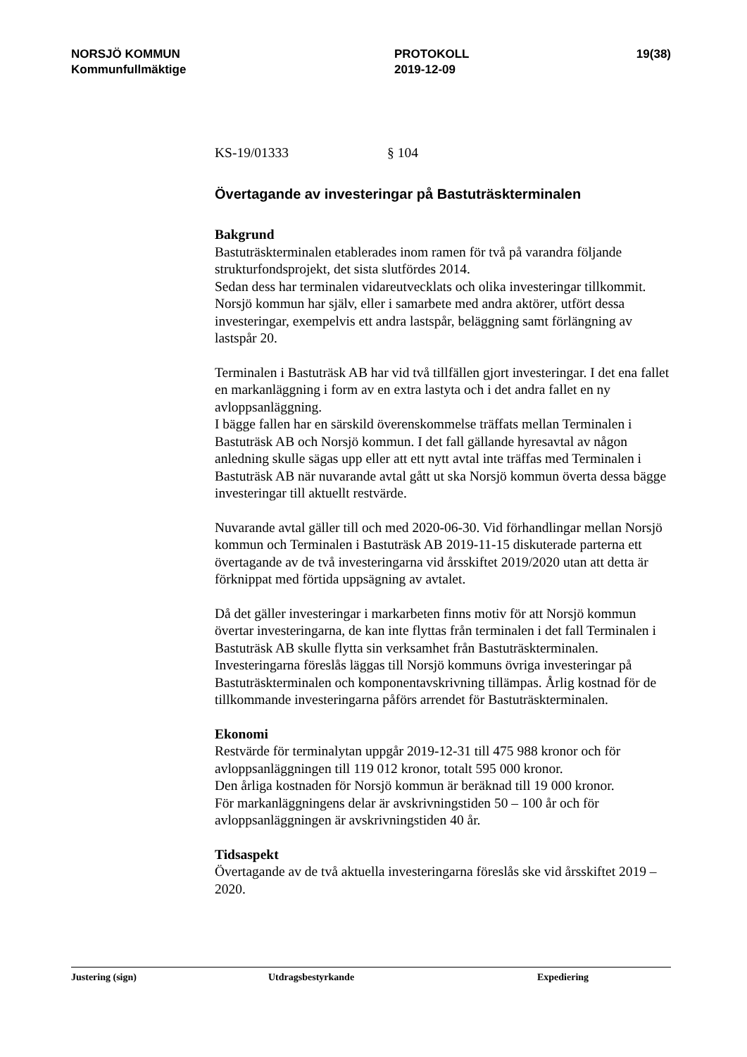NORSJÖ KOMMUN
Kommunfullmäktige
PROTOKOLL
2019-12-09
19(38)
KS-19/01333 § 104
Övertagande av investeringar på Bastuträskterminalen
Bakgrund
Bastuträskterminalen etablerades inom ramen för två på varandra följande strukturfondsprojekt, det sista slutfördes 2014.
Sedan dess har terminalen vidareutvecklats och olika investeringar tillkommit. Norsjö kommun har själv, eller i samarbete med andra aktörer, utfört dessa investeringar, exempelvis ett andra lastspår, beläggning samt förlängning av lastspår 20.
Terminalen i Bastuträsk AB har vid två tillfällen gjort investeringar. I det ena fallet en markanläggning i form av en extra lastyta och i det andra fallet en ny avloppsanläggning.
I bägge fallen har en särskild överenskommelse träffats mellan Terminalen i Bastuträsk AB och Norsjö kommun. I det fall gällande hyresavtal av någon anledning skulle sägas upp eller att ett nytt avtal inte träffas med Terminalen i Bastuträsk AB när nuvarande avtal gått ut ska Norsjö kommun överta dessa bägge investeringar till aktuellt restvärde.
Nuvarande avtal gäller till och med 2020-06-30. Vid förhandlingar mellan Norsjö kommun och Terminalen i Bastuträsk AB 2019-11-15 diskuterade parterna ett övertagande av de två investeringarna vid årsskiftet 2019/2020 utan att detta är förknippat med förtida uppsägning av avtalet.
Då det gäller investeringar i markarbeten finns motiv för att Norsjö kommun övertar investeringarna, de kan inte flyttas från terminalen i det fall Terminalen i Bastuträsk AB skulle flytta sin verksamhet från Bastuträskterminalen.
Investeringarna föreslås läggas till Norsjö kommuns övriga investeringar på Bastuträskterminalen och komponentavskrivning tillämpas. Årlig kostnad för de tillkommande investeringarna påförs arrendet för Bastuträskterminalen.
Ekonomi
Restvärde för terminalytan uppgår 2019-12-31 till 475 988 kronor och för avloppsanläggningen till 119 012 kronor, totalt 595 000 kronor.
Den årliga kostnaden för Norsjö kommun är beräknad till 19 000 kronor.
För markanläggningens delar är avskrivningstiden 50 – 100 år och för avloppsanläggningen är avskrivningstiden 40 år.
Tidsaspekt
Övertagande av de två aktuella investeringarna föreslås ske vid årsskiftet 2019 – 2020.
Justering (sign) Utdragsbestyrkande Expediering